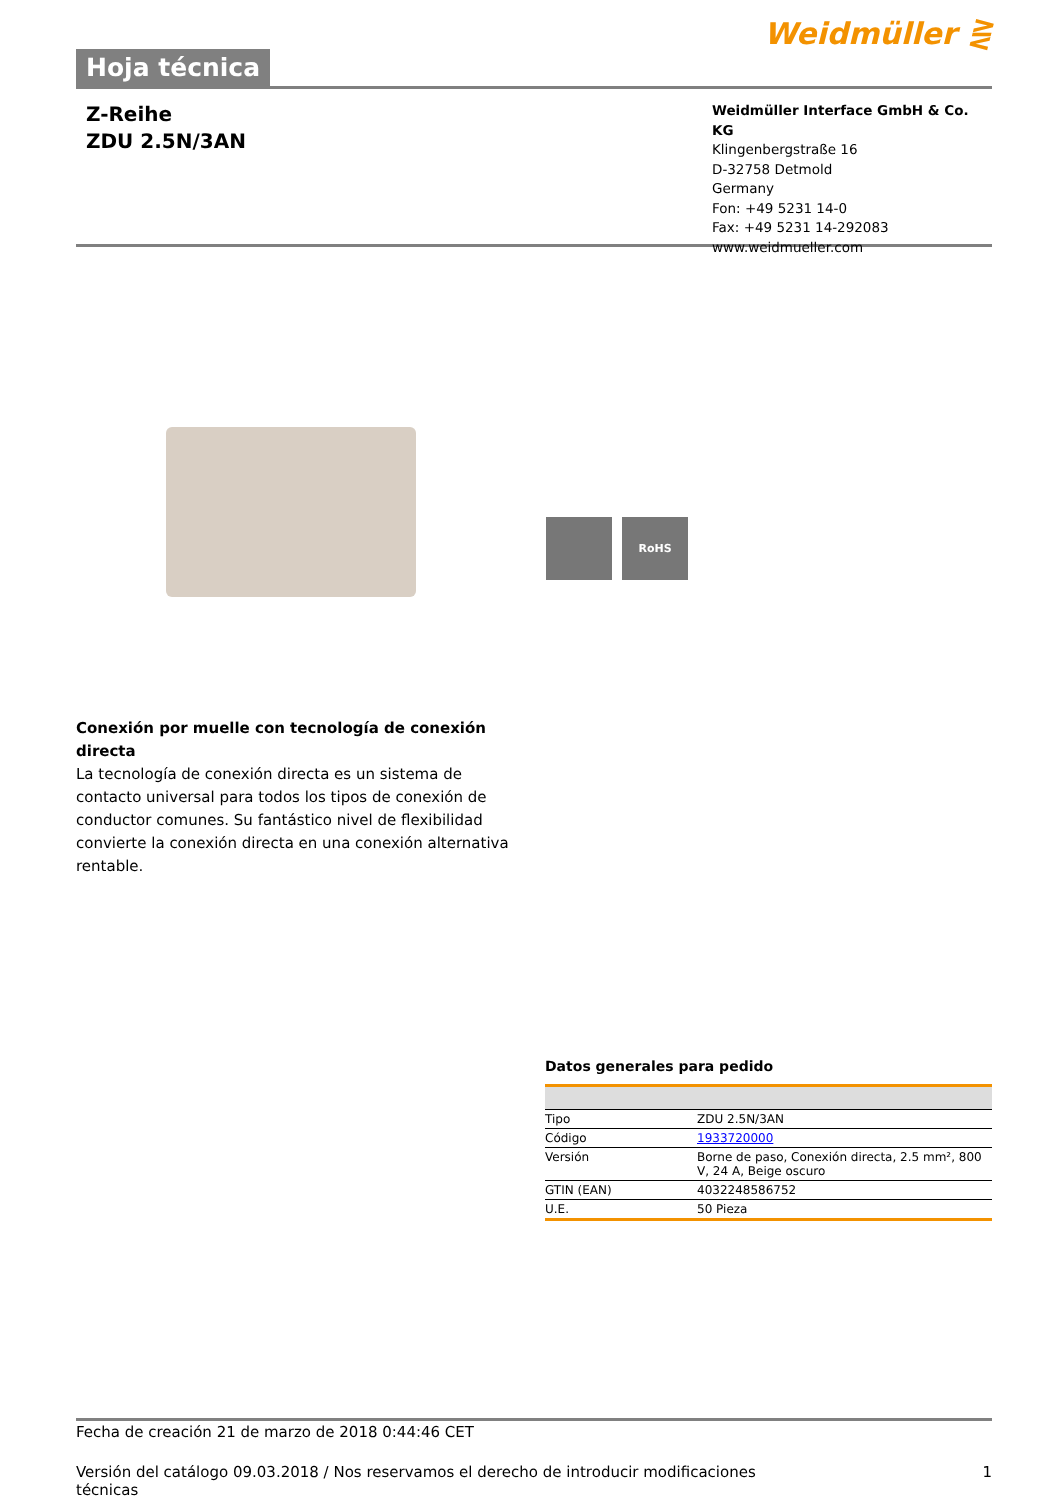Hoja técnica
Weidmüller ⋛
Z-Reihe
ZDU 2.5N/3AN
Weidmüller Interface GmbH & Co. KG
Klingenbergstraße 16
D-32758 Detmold
Germany
Fon: +49 5231 14-0
Fax: +49 5231 14-292083
www.weidmueller.com
RoHS
Conexión por muelle con tecnología de conexión directa
La tecnología de conexión directa es un sistema de contacto universal para todos los tipos de conexión de conductor comunes. Su fantástico nivel de flexibilidad convierte la conexión directa en una conexión alternativa rentable.
Datos generales para pedido
| Tipo | ZDU 2.5N/3AN |
| Código | 1933720000 |
| Versión | Borne de paso, Conexión directa, 2.5 mm², 800 V, 24 A, Beige oscuro |
| GTIN (EAN) | 4032248586752 |
| U.E. | 50 Pieza |
Fecha de creación 21 de marzo de 2018 0:44:46 CET
Versión del catálogo 09.03.2018 / Nos reservamos el derecho de introducir modificaciones técnicas
1